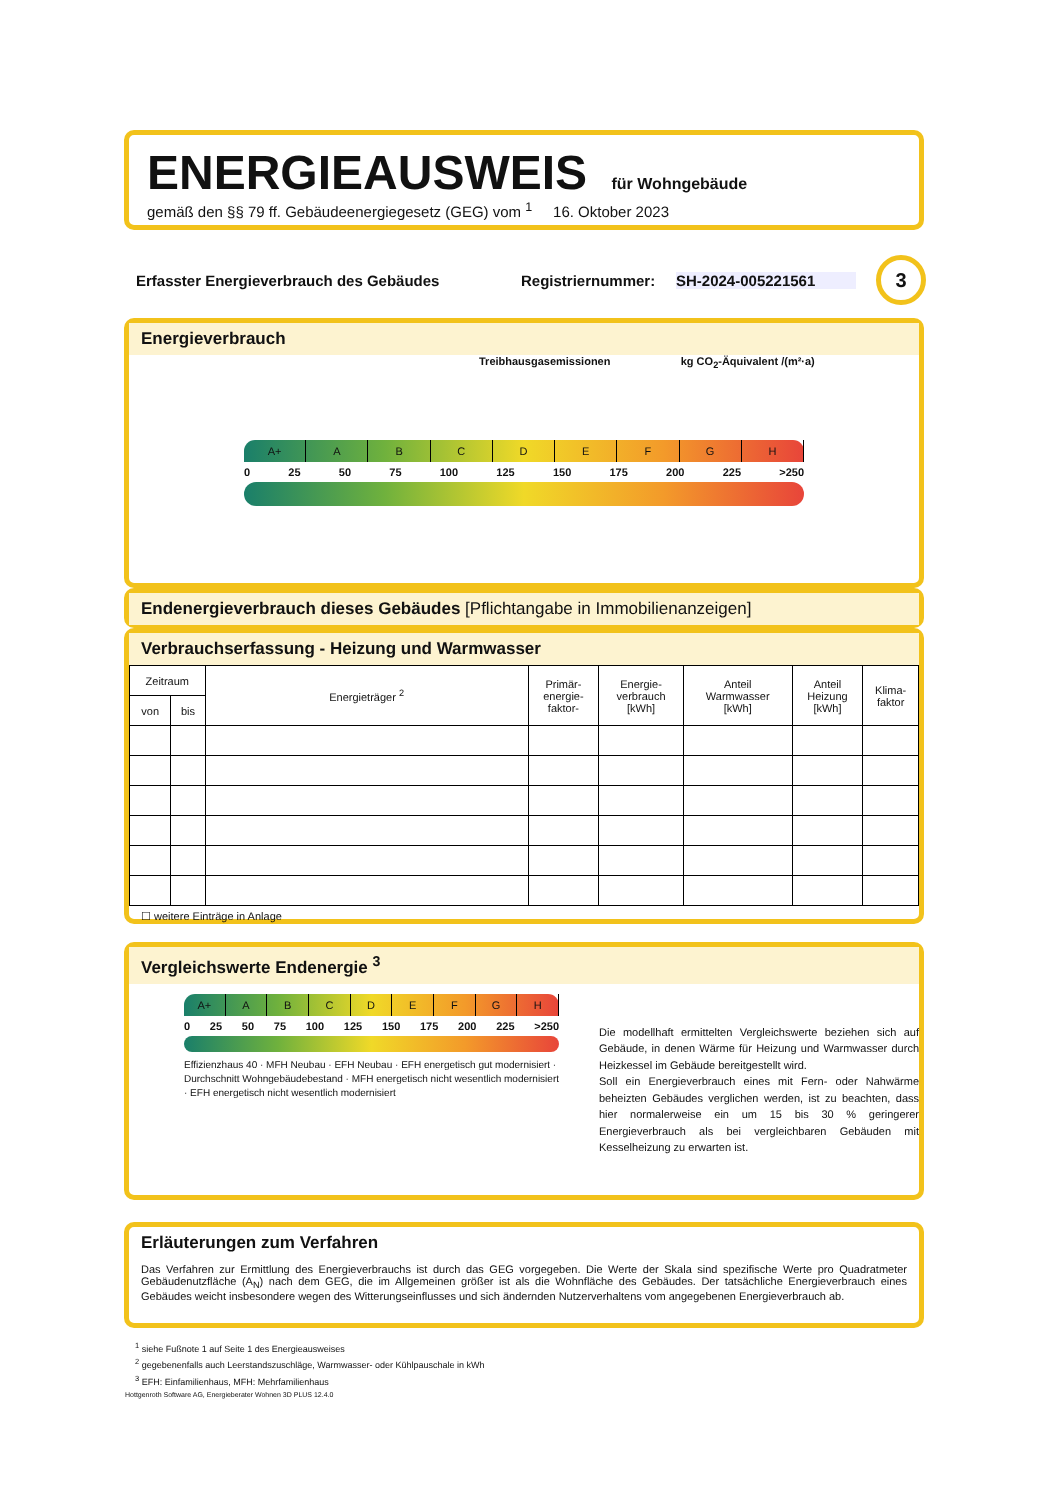ENERGIEAUSWEIS für Wohngebäude
gemäß den §§ 79 ff. Gebäudeenergiegesetz (GEG) vom <sup>1</sup> 16. Oktober 2023
Erfasster Energieverbrauch des Gebäudes Registriernummer: SH-2024-005221561 3
Energieverbrauch
Treibhausgasemissionen kg CO<sub>2</sub>-Äquivalent /(m²·a)
A+ ABCDEFGH
0 25 50 75 100 125 150 175 200 225 >250
Endenergieverbrauch dieses Gebäudes [Pflichtangabe in Immobilienanzeigen]
Verbrauchserfassung - Heizung und Warmwasser
| Zeitraum | | Energieträger <sup>2</sup> | Primär- energie- faktor- | Energie- verbrauch [kWh] | Anteil Warmwasser [kWh] | Anteil Heizung [kWh] | Klima- faktor |
| --- | --- | --- | --- | --- | --- | --- | --- |
| von | bis | | | | | | |
☐ weitere Einträge in Anlage
Vergleichswerte Endenergie <sup>3</sup>
A+ ABCDEFGH
0 25 50 75 100 125 150 175 200 225 >250
Effizienzhaus 40 · MFH Neubau · EFH Neubau · EFH energetisch gut modernisiert · Durchschnitt Wohngebäudebestand · MFH energetisch nicht wesentlich modernisiert · EFH energetisch nicht wesentlich modernisiert
Die modellhaft ermittelten Vergleichswerte beziehen sich auf Gebäude, in denen Wärme für Heizung und Warmwasser durch Heizkessel im Gebäude bereitgestellt wird.
Soll ein Energieverbrauch eines mit Fern- oder Nahwärme beheizten Gebäudes verglichen werden, ist zu beachten, dass hier normalerweise ein um 15 bis 30 % geringerer Energieverbrauch als bei vergleichbaren Gebäuden mit Kesselheizung zu erwarten ist.
Erläuterungen zum Verfahren
Das Verfahren zur Ermittlung des Energieverbrauchs ist durch das GEG vorgegeben. Die Werte der Skala sind spezifische Werte pro Quadratmeter Gebäudenutzfläche (A<sub>N</sub>) nach dem GEG, die im Allgemeinen größer ist als die Wohnfläche des Gebäudes. Der tatsächliche Energieverbrauch eines Gebäudes weicht insbesondere wegen des Witterungseinflusses und sich ändernden Nutzerverhaltens vom angegebenen Energieverbrauch ab.
<sup>1</sup> siehe Fußnote 1 auf Seite 1 des Energieausweises
<sup>2</sup> gegebenenfalls auch Leerstandszuschläge, Warmwasser- oder Kühlpauschale in kWh
<sup>3</sup> EFH: Einfamilienhaus, MFH: Mehrfamilienhaus
Hottgenroth Software AG, Energieberater Wohnen 3D PLUS 12.4.0